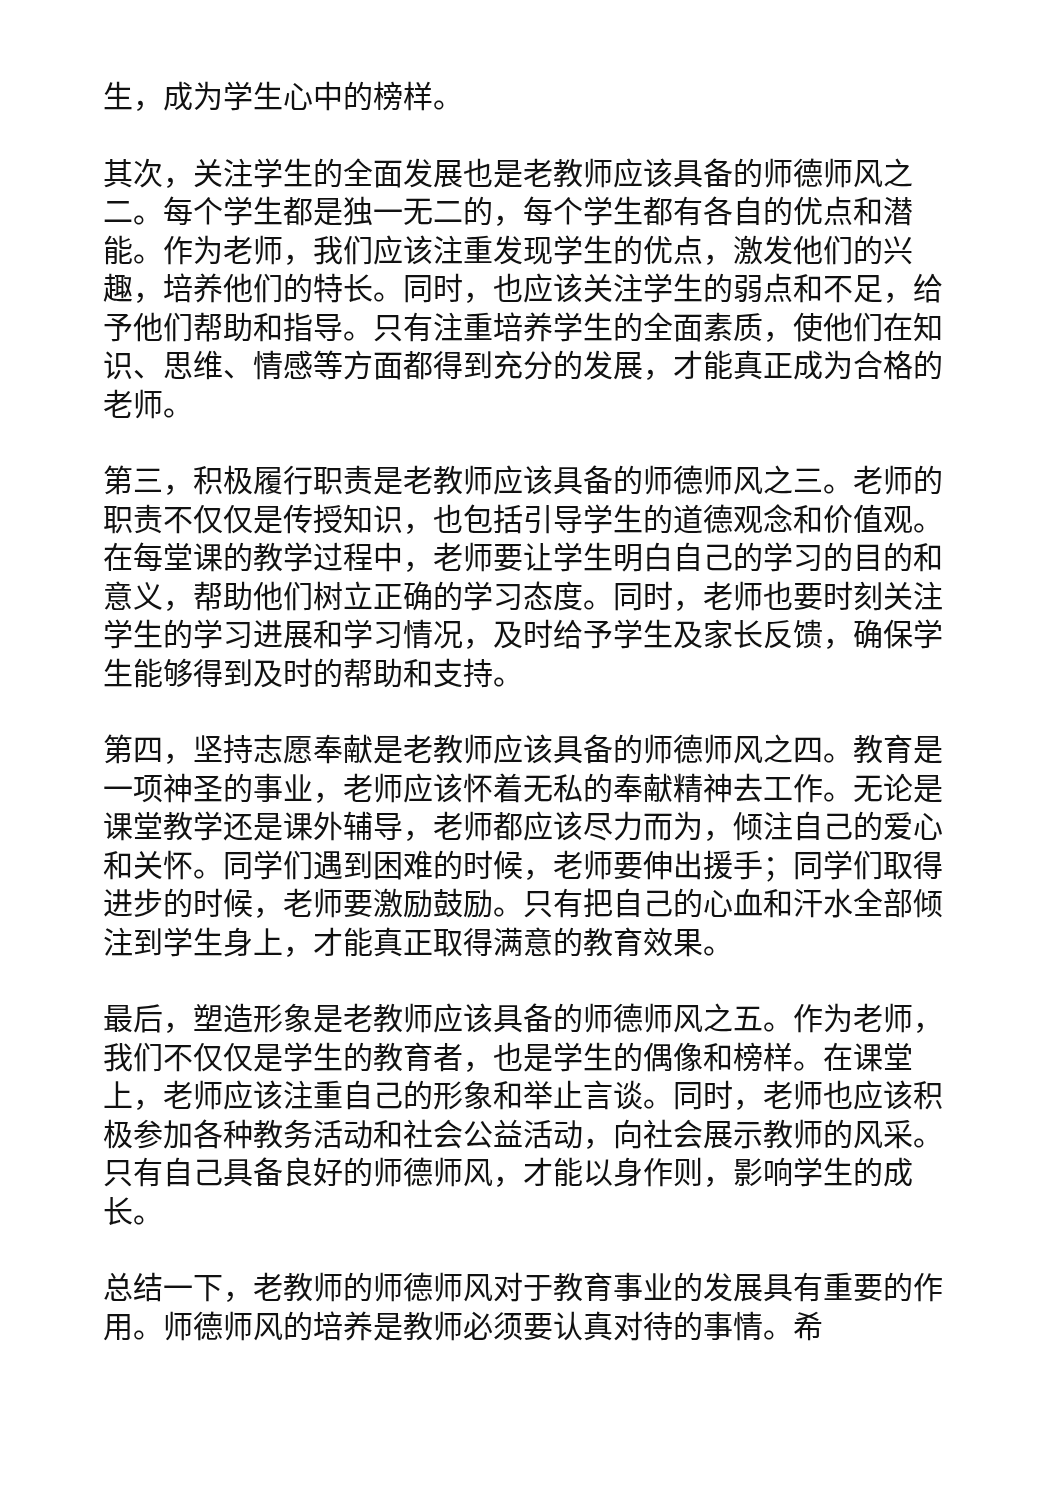生，成为学生心中的榜样。
其次，关注学生的全面发展也是老教师应该具备的师德师风之二。每个学生都是独一无二的，每个学生都有各自的优点和潜能。作为老师，我们应该注重发现学生的优点，激发他们的兴趣，培养他们的特长。同时，也应该关注学生的弱点和不足，给予他们帮助和指导。只有注重培养学生的全面素质，使他们在知识、思维、情感等方面都得到充分的发展，才能真正成为合格的老师。
第三，积极履行职责是老教师应该具备的师德师风之三。老师的职责不仅仅是传授知识，也包括引导学生的道德观念和价值观。在每堂课的教学过程中，老师要让学生明白自己的学习的目的和意义，帮助他们树立正确的学习态度。同时，老师也要时刻关注学生的学习进展和学习情况，及时给予学生及家长反馈，确保学生能够得到及时的帮助和支持。
第四，坚持志愿奉献是老教师应该具备的师德师风之四。教育是一项神圣的事业，老师应该怀着无私的奉献精神去工作。无论是课堂教学还是课外辅导，老师都应该尽力而为，倾注自己的爱心和关怀。同学们遇到困难的时候，老师要伸出援手；同学们取得进步的时候，老师要激励鼓励。只有把自己的心血和汗水全部倾注到学生身上，才能真正取得满意的教育效果。
最后，塑造形象是老教师应该具备的师德师风之五。作为老师，我们不仅仅是学生的教育者，也是学生的偶像和榜样。在课堂上，老师应该注重自己的形象和举止言谈。同时，老师也应该积极参加各种教务活动和社会公益活动，向社会展示教师的风采。只有自己具备良好的师德师风，才能以身作则，影响学生的成长。
总结一下，老教师的师德师风对于教育事业的发展具有重要的作用。师德师风的培养是教师必须要认真对待的事情。希